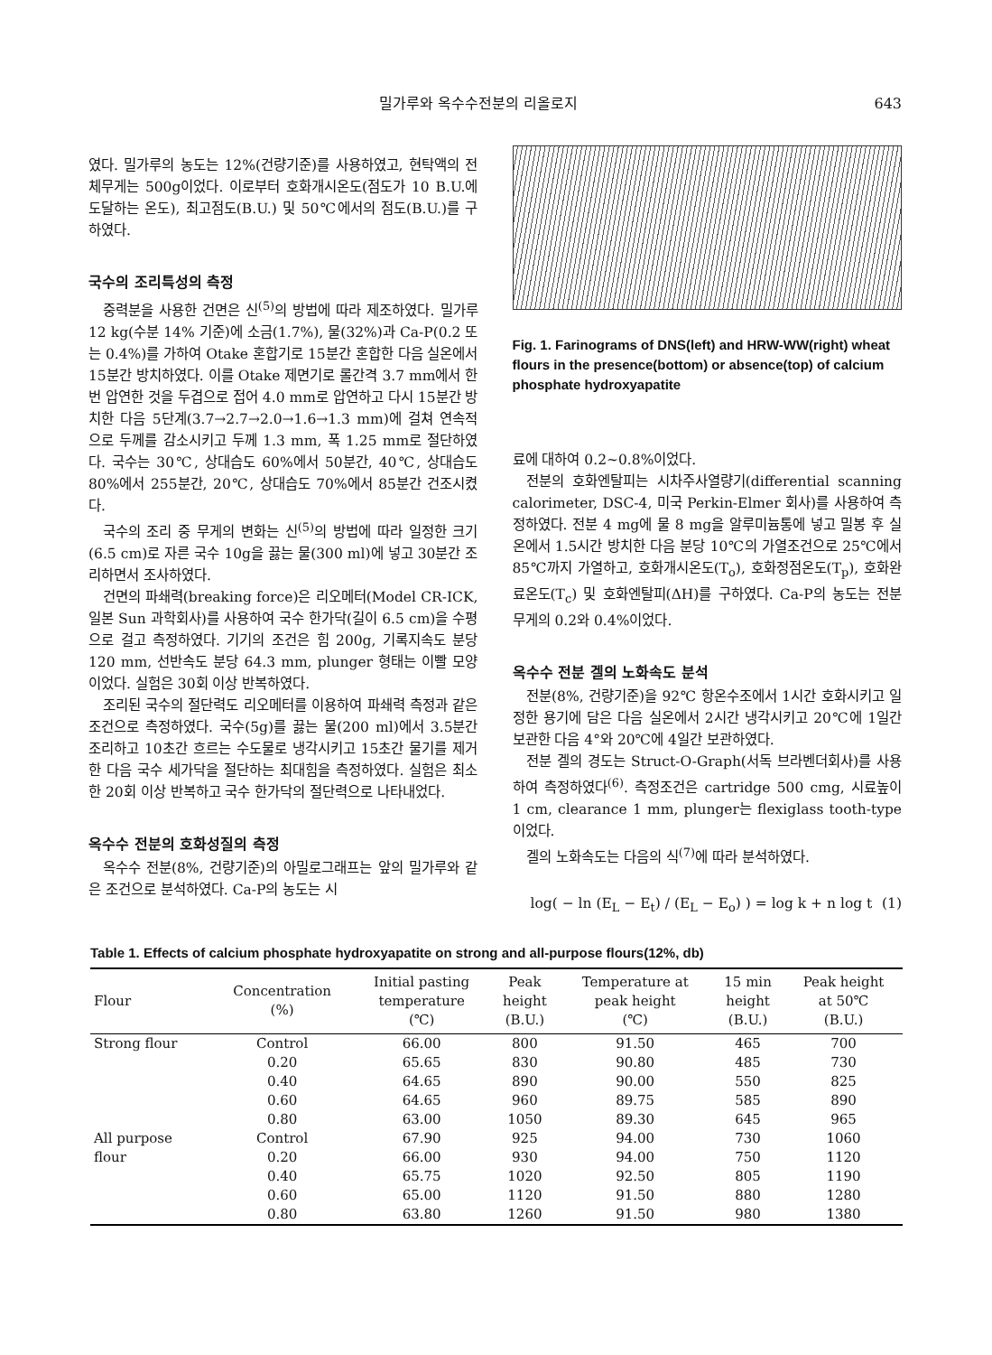밀가루와 옥수수전분의 리올로지 643
였다. 밀가루의 농도는 12%(건량기준)를 사용하였고, 현탁액의 전체무게는 500g이었다. 이로부터 호화개시온도(점도가 10 B.U.에 도달하는 온도), 최고점도(B.U.) 및 50℃에서의 점도(B.U.)를 구하였다.
국수의 조리특성의 측정
중력분을 사용한 건면은 신<sup>(5)</sup>의 방법에 따라 제조하였다. 밀가루 12 kg(수분 14% 기준)에 소금(1.7%), 물(32%)과 Ca-P(0.2 또는 0.4%)를 가하여 Otake 혼합기로 15분간 혼합한 다음 실온에서 15분간 방치하였다. 이를 Otake 제면기로 롤간격 3.7 mm에서 한번 압연한 것을 두겹으로 접어 4.0 mm로 압연하고 다시 15분간 방치한 다음 5단계(3.7→2.7→2.0→1.6→1.3 mm)에 걸쳐 연속적으로 두께를 감소시키고 두께 1.3 mm, 폭 1.25 mm로 절단하였다. 국수는 30℃, 상대습도 60%에서 50분간, 40℃, 상대습도 80%에서 255분간, 20℃, 상대습도 70%에서 85분간 건조시켰다.
국수의 조리 중 무게의 변화는 신<sup>(5)</sup>의 방법에 따라 일정한 크기(6.5 cm)로 자른 국수 10g을 끓는 물(300 ml)에 넣고 30분간 조리하면서 조사하였다.
건면의 파쇄력(breaking force)은 리오메터(Model CR-ICK, 일본 Sun 과학회사)를 사용하여 국수 한가닥(길이 6.5 cm)을 수평으로 걸고 측정하였다. 기기의 조건은 힘 200g, 기록지속도 분당 120 mm, 선반속도 분당 64.3 mm, plunger 형태는 이빨 모양이었다. 실험은 30회 이상 반복하였다.
조리된 국수의 절단력도 리오메터를 이용하여 파쇄력 측정과 같은 조건으로 측정하였다. 국수(5g)를 끓는 물(200 ml)에서 3.5분간 조리하고 10초간 흐르는 수도물로 냉각시키고 15초간 물기를 제거한 다음 국수 세가닥을 절단하는 최대힘을 측정하였다. 실험은 최소한 20회 이상 반복하고 국수 한가닥의 절단력으로 나타내었다.
옥수수 전분의 호화성질의 측정
옥수수 전분(8%, 건량기준)의 아밀로그래프는 앞의 밀가루와 같은 조건으로 분석하였다. Ca-P의 농도는 시
Fig. 1. Farinograms of DNS(left) and HRW-WW(right) wheat flours in the presence(bottom) or absence(top) of calcium phosphate hydroxyapatite
료에 대하여 0.2~0.8%이었다.
전분의 호화엔탈피는 시차주사열량기(differential scanning calorimeter, DSC-4, 미국 Perkin-Elmer 회사)를 사용하여 측정하였다. 전분 4 mg에 물 8 mg을 알루미늄통에 넣고 밀봉 후 실온에서 1.5시간 방치한 다음 분당 10℃의 가열조건으로 25℃에서 85℃까지 가열하고, 호화개시온도(T<sub>o</sub>), 호화정점온도(T<sub>p</sub>), 호화완료온도(T<sub>c</sub>) 및 호화엔탈피(ΔH)를 구하였다. Ca-P의 농도는 전분무게의 0.2와 0.4%이었다.
옥수수 전분 겔의 노화속도 분석
전분(8%, 건량기준)을 92℃ 항온수조에서 1시간 호화시키고 일정한 용기에 담은 다음 실온에서 2시간 냉각시키고 20℃에 1일간 보관한 다음 4°와 20℃에 4일간 보관하였다.
전분 겔의 경도는 Struct-O-Graph(서독 브라벤더회사)를 사용하여 측정하였다<sup>(6)</sup>. 측정조건은 cartridge 500 cmg, 시료높이 1 cm, clearance 1 mm, plunger는 flexiglass tooth-type이었다.
겔의 노화속도는 다음의 식<sup>(7)</sup>에 따라 분석하였다.
log( − ln (E<sub>L</sub> − E<sub>t</sub>) / (E<sub>L</sub> − E<sub>o</sub>) ) = log k + n log t (1)
Table 1. Effects of calcium phosphate hydroxyapatite on strong and all-purpose flours(12%, db)
| Flour | Concentration (%) | Initial pasting temperature (℃) | Peak height (B.U.) | Temperature at peak height (℃) | 15 min height (B.U.) | Peak height at 50℃ (B.U.) |
| --- | --- | --- | --- | --- | --- | --- |
| Strong flour | Control | 66.00 | 800 | 91.50 | 465 | 700 |
| | 0.20 | 65.65 | 830 | 90.80 | 485 | 730 |
| | 0.40 | 64.65 | 890 | 90.00 | 550 | 825 |
| | 0.60 | 64.65 | 960 | 89.75 | 585 | 890 |
| | 0.80 | 63.00 | 1050 | 89.30 | 645 | 965 |
| All purpose | Control | 67.90 | 925 | 94.00 | 730 | 1060 |
| flour | 0.20 | 66.00 | 930 | 94.00 | 750 | 1120 |
| | 0.40 | 65.75 | 1020 | 92.50 | 805 | 1190 |
| | 0.60 | 65.00 | 1120 | 91.50 | 880 | 1280 |
| | 0.80 | 63.80 | 1260 | 91.50 | 980 | 1380 |